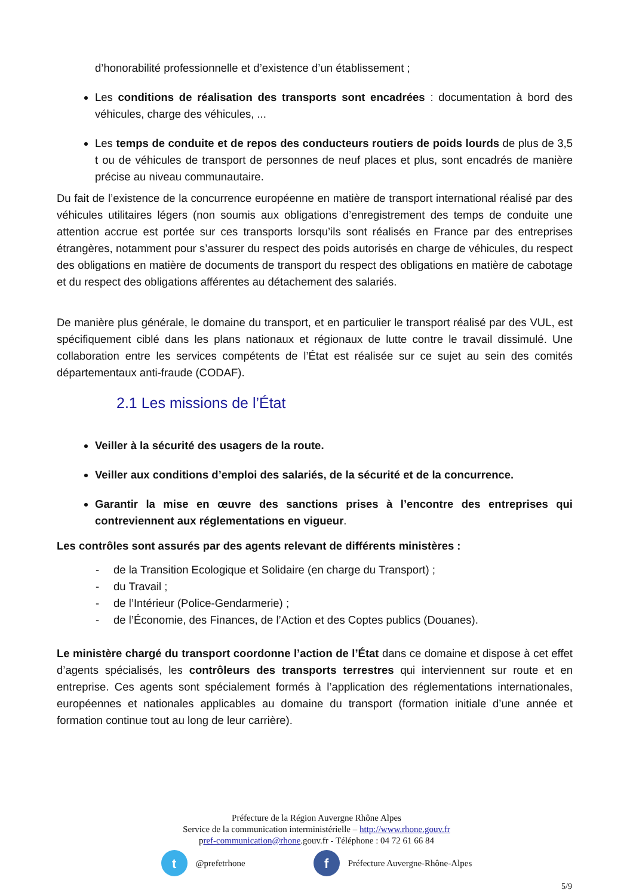d’honorabilité professionnelle et d’existence d’un établissement ;
Les conditions de réalisation des transports sont encadrées : documentation à bord des véhicules, charge des véhicules, ...
Les temps de conduite et de repos des conducteurs routiers de poids lourds de plus de 3,5 t ou de véhicules de transport de personnes de neuf places et plus, sont encadrés de manière précise au niveau communautaire.
Du fait de l’existence de la concurrence européenne en matière de transport international réalisé par des véhicules utilitaires légers (non soumis aux obligations d’enregistrement des temps de conduite une attention accrue est portée sur ces transports lorsqu’ils sont réalisés en France par des entreprises étrangères, notamment pour s’assurer du respect des poids autorisés en charge de véhicules, du respect des obligations en matière de documents de transport du respect des obligations en matière de cabotage et du respect des obligations afférentes au détachement des salariés.
De manière plus générale, le domaine du transport, et en particulier le transport réalisé par des VUL, est spécifiquement ciblé dans les plans nationaux et régionaux de lutte contre le travail dissimulé. Une collaboration entre les services compétents de l’État est réalisée sur ce sujet au sein des comités départementaux anti-fraude (CODAF).
2.1 Les missions de l’État
Veiller à la sécurité des usagers de la route.
Veiller aux conditions d’emploi des salariés, de la sécurité et de la concurrence.
Garantir la mise en œuvre des sanctions prises à l’encontre des entreprises qui contreviennent aux réglementations en vigueur.
Les contrôles sont assurés par des agents relevant de différents ministères :
- de la Transition Ecologique et Solidaire (en charge du Transport) ;
- du Travail ;
- de l’Intérieur (Police-Gendarmerie) ;
- de l’Économie, des Finances, de l’Action et des Coptes publics (Douanes).
Le ministère chargé du transport coordonne l’action de l’État dans ce domaine et dispose à cet effet d’agents spécialisés, les contrôleurs des transports terrestres qui interviennent sur route et en entreprise. Ces agents sont spécialement formés à l’application des réglementations internationales, européennes et nationales applicables au domaine du transport (formation initiale d’une année et formation continue tout au long de leur carrière).
Préfecture de la Région Auvergne Rhône Alpes
Service de la communication interministérielle – http://www.rhone.gouv.fr
pref-communication@rhone.gouv.fr - Téléphone : 04 72 61 66 84
t
@prefetrhone
f
Préfecture Auvergne-Rhône-Alpes
5/9